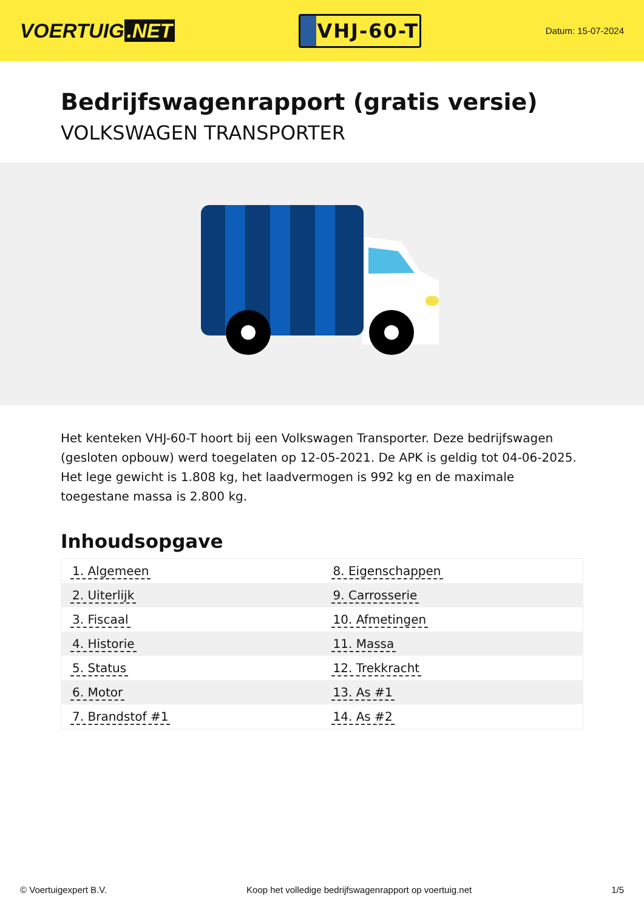VOERTUIG.NET
VHJ-60-T
Datum: 15-07-2024
Bedrijfswagenrapport (gratis versie)
VOLKSWAGEN TRANSPORTER
Het kenteken VHJ-60-T hoort bij een Volkswagen Transporter. Deze bedrijfswagen (gesloten opbouw) werd toegelaten op 12-05-2021. De APK is geldig tot 04-06-2025. Het lege gewicht is 1.808 kg, het laadvermogen is 992 kg en de maximale toegestane massa is 2.800 kg.
Inhoudsopgave
| 1. Algemeen | 8. Eigenschappen |
| 2. Uiterlijk | 9. Carrosserie |
| 3. Fiscaal | 10. Afmetingen |
| 4. Historie | 11. Massa |
| 5. Status | 12. Trekkracht |
| 6. Motor | 13. As #1 |
| 7. Brandstof #1 | 14. As #2 |
© Voertuigexpert B.V. Koop het volledige bedrijfswagenrapport op voertuig.net 1/5